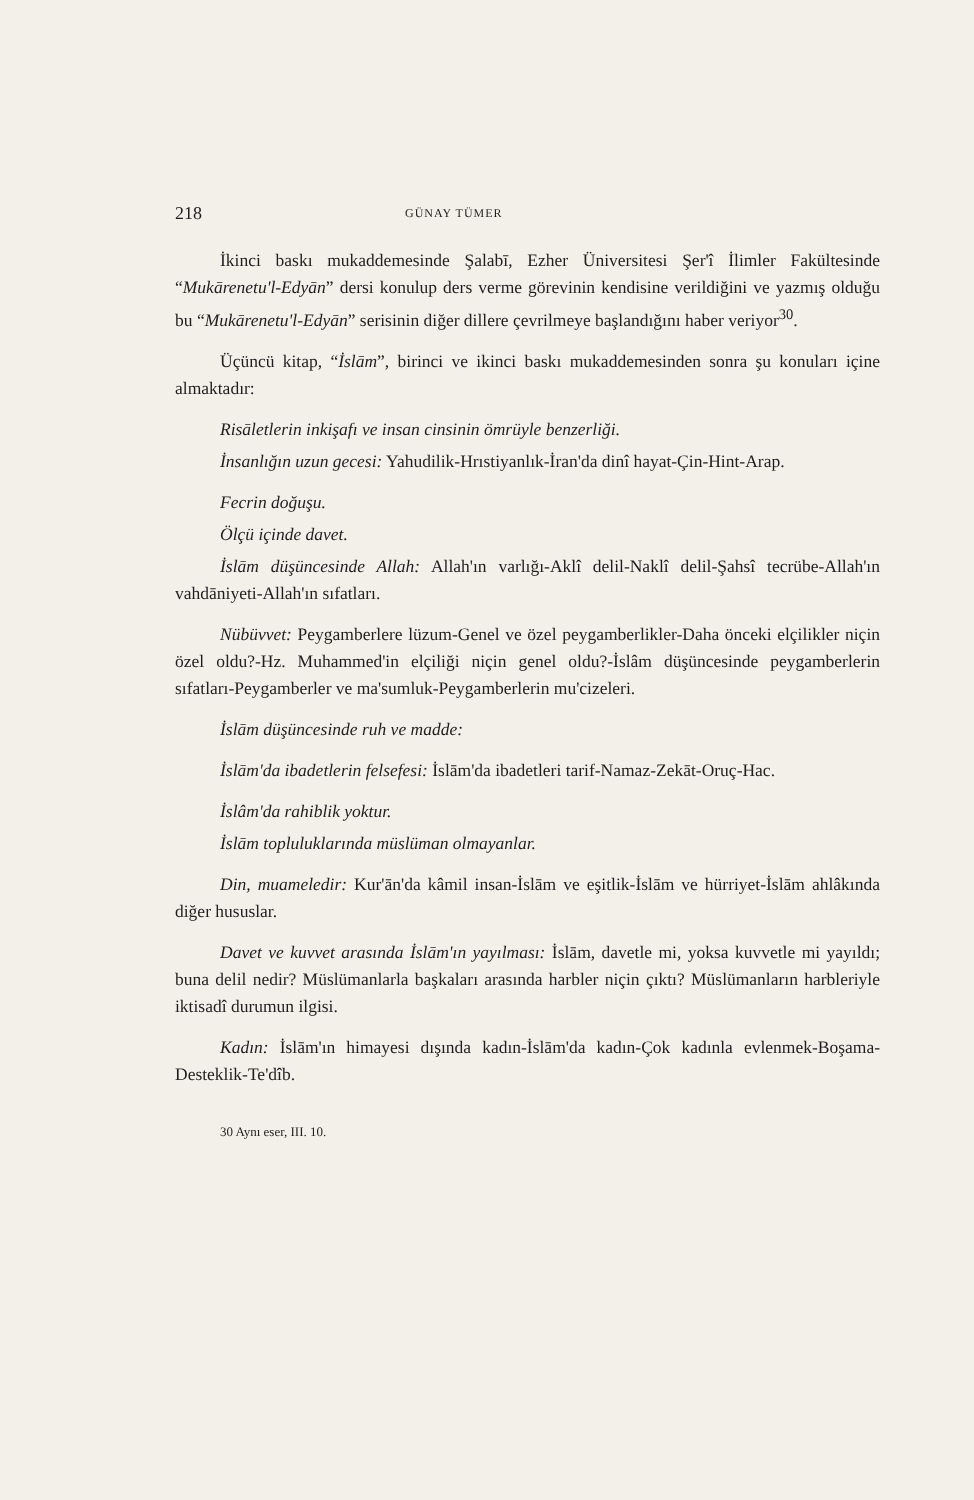218 GÜNAY TÜMER
İkinci baskı mukaddemesinde Şalabī, Ezher Üniversitesi Şer'î İlimler Fakültesinde “Mukārenetu'l-Edyān” dersi konulup ders verme görevinin kendisine verildiğini ve yazmış olduğu bu “Mukārenetu'l-Edyān” serisinin diğer dillere çevrilmeye başlandığını haber veriyor<sup>30</sup>.
Üçüncü kitap, “İslām”, birinci ve ikinci baskı mukaddemesinden sonra şu konuları içine almaktadır:
Risāletlerin inkişafı ve insan cinsinin ömrüyle benzerliği.
İnsanlığın uzun gecesi: Yahudilik-Hrıstiyanlık-İran'da dinî hayat-Çin-Hint-Arap.
Fecrin doğuşu.
Ölçü içinde davet.
İslām düşüncesinde Allah: Allah'ın varlığı-Aklî delil-Naklî delil-Şahsî tecrübe-Allah'ın vahdāniyeti-Allah'ın sıfatları.
Nübüvvet: Peygamberlere lüzum-Genel ve özel peygamberlikler-Daha önceki elçilikler niçin özel oldu?-Hz. Muhammed'in elçiliği niçin genel oldu?-İslâm düşüncesinde peygamberlerin sıfatları-Peygamberler ve ma'sumluk-Peygamberlerin mu'cizeleri.
İslām düşüncesinde ruh ve madde:
İslām'da ibadetlerin felsefesi: İslām'da ibadetleri tarif-Namaz-Zekāt-Oruç-Hac.
İslâm'da rahiblik yoktur.
İslām topluluklarında müslüman olmayanlar.
Din, muameledir: Kur'ān'da kâmil insan-İslām ve eşitlik-İslām ve hürriyet-İslām ahlâkında diğer hususlar.
Davet ve kuvvet arasında İslām'ın yayılması: İslām, davetle mi, yoksa kuvvetle mi yayıldı; buna delil nedir? Müslümanlarla başkaları arasında harbler niçin çıktı? Müslümanların harbleriyle iktisadî durumun ilgisi.
Kadın: İslām'ın himayesi dışında kadın-İslām'da kadın-Çok kadınla evlenmek-Boşama-Desteklik-Te'dîb.
30 Aynı eser, III. 10.